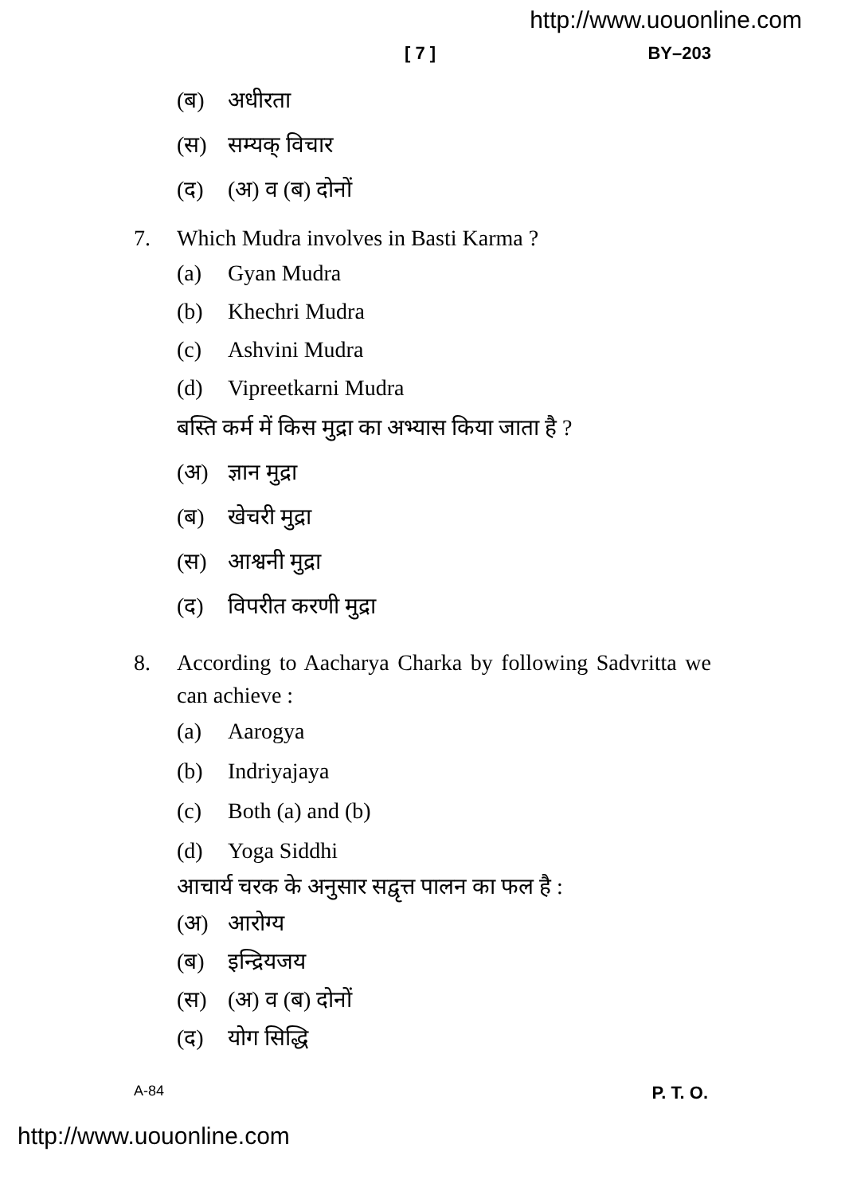http://www.uouonline.com
[ 7 ] BY–203
(ब) अधीरता
(स) सम्यक् विचार
(द) (अ) व (ब) दोनों
7. Which Mudra involves in Basti Karma ?
(a) Gyan Mudra
(b) Khechri Mudra
(c) Ashvini Mudra
(d) Vipreetkarni Mudra
बस्ति कर्म में किस मुद्रा का अभ्यास किया जाता है ?
(अ) ज्ञान मुद्रा
(ब) खेचरी मुद्रा
(स) आश्वनी मुद्रा
(द) विपरीत करणी मुद्रा
8. According to Aacharya Charka by following Sadvritta we can achieve :
(a) Aarogya
(b) Indriyajaya
(c) Both (a) and (b)
(d) Yoga Siddhi
आचार्य चरक के अनुसार सद्वृत्त पालन का फल है :
(अ) आरोग्य
(ब) इन्द्रियजय
(स) (अ) व (ब) दोनों
(द) योग सिद्धि
A-84 P. T. O.
http://www.uouonline.com